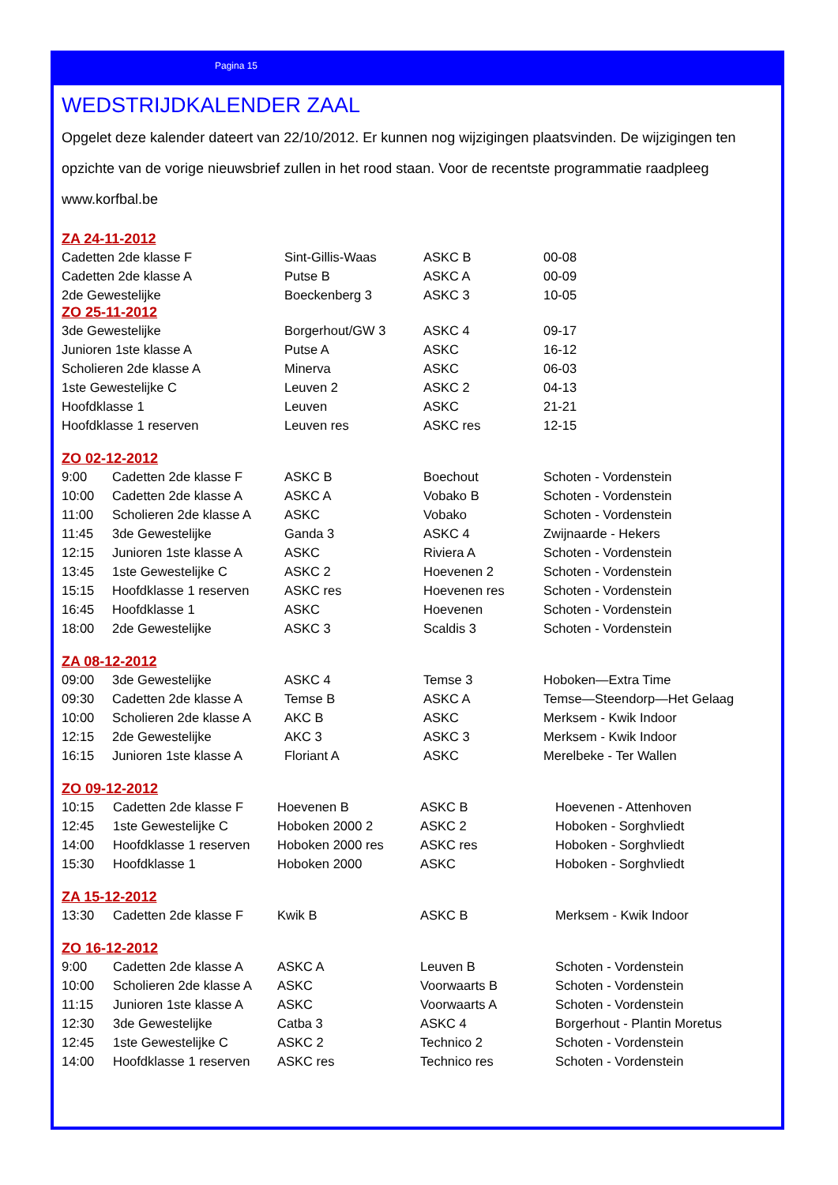Pagina 15
WEDSTRIJDKALENDER ZAAL
Opgelet deze kalender dateert van 22/10/2012. Er kunnen nog wijzigingen plaatsvinden. De wijzigingen ten opzichte van de vorige nieuwsbrief zullen in het rood staan. Voor de recentste programmatie raadpleeg www.korfbal.be
ZA 24-11-2012
| Cadetten 2de klasse F | Sint-Gillis-Waas | ASKC B | 00-08 |
| Cadetten 2de klasse A | Putse B | ASKC A | 00-09 |
| 2de Gewestelijke | Boeckenberg 3 | ASKC 3 | 10-05 |
ZO 25-11-2012
| 3de Gewestelijke | Borgerhout/GW 3 | ASKC 4 | 09-17 |
| Junioren 1ste klasse A | Putse A | ASKC | 16-12 |
| Scholieren 2de klasse A | Minerva | ASKC | 06-03 |
| 1ste Gewestelijke C | Leuven 2 | ASKC 2 | 04-13 |
| Hoofdklasse 1 | Leuven | ASKC | 21-21 |
| Hoofdklasse 1 reserven | Leuven res | ASKC res | 12-15 |
ZO 02-12-2012
| 9:00 | Cadetten 2de klasse F | ASKC B | Boechout | Schoten - Vordenstein |
| 10:00 | Cadetten 2de klasse A | ASKC A | Vobako B | Schoten - Vordenstein |
| 11:00 | Scholieren 2de klasse A | ASKC | Vobako | Schoten - Vordenstein |
| 11:45 | 3de Gewestelijke | Ganda 3 | ASKC 4 | Zwijnaarde - Hekers |
| 12:15 | Junioren 1ste klasse A | ASKC | Riviera A | Schoten - Vordenstein |
| 13:45 | 1ste Gewestelijke C | ASKC 2 | Hoevenen 2 | Schoten - Vordenstein |
| 15:15 | Hoofdklasse 1 reserven | ASKC res | Hoevenen res | Schoten - Vordenstein |
| 16:45 | Hoofdklasse 1 | ASKC | Hoevenen | Schoten - Vordenstein |
| 18:00 | 2de Gewestelijke | ASKC 3 | Scaldis 3 | Schoten - Vordenstein |
ZA 08-12-2012
| 09:00 | 3de Gewestelijke | ASKC 4 | Temse 3 | Hoboken—Extra Time |
| 09:30 | Cadetten 2de klasse A | Temse B | ASKC A | Temse—Steendorp—Het Gelaag |
| 10:00 | Scholieren 2de klasse A | AKC B | ASKC | Merksem - Kwik Indoor |
| 12:15 | 2de Gewestelijke | AKC 3 | ASKC 3 | Merksem - Kwik Indoor |
| 16:15 | Junioren 1ste klasse A | Floriant A | ASKC | Merelbeke - Ter Wallen |
ZO 09-12-2012
| 10:15 | Cadetten 2de klasse F | Hoevenen B | ASKC B | Hoevenen - Attenhoven |
| 12:45 | 1ste Gewestelijke C | Hoboken 2000 2 | ASKC 2 | Hoboken - Sorghvliedt |
| 14:00 | Hoofdklasse 1 reserven | Hoboken 2000 res | ASKC res | Hoboken - Sorghvliedt |
| 15:30 | Hoofdklasse 1 | Hoboken 2000 | ASKC | Hoboken - Sorghvliedt |
ZA 15-12-2012
| 13:30 | Cadetten 2de klasse F | Kwik B | ASKC B | Merksem - Kwik Indoor |
ZO 16-12-2012
| 9:00 | Cadetten 2de klasse A | ASKC A | Leuven B | Schoten - Vordenstein |
| 10:00 | Scholieren 2de klasse A | ASKC | Voorwaarts B | Schoten - Vordenstein |
| 11:15 | Junioren 1ste klasse A | ASKC | Voorwaarts A | Schoten - Vordenstein |
| 12:30 | 3de Gewestelijke | Catba 3 | ASKC 4 | Borgerhout - Plantin Moretus |
| 12:45 | 1ste Gewestelijke C | ASKC 2 | Technico 2 | Schoten - Vordenstein |
| 14:00 | Hoofdklasse 1 reserven | ASKC res | Technico res | Schoten - Vordenstein |